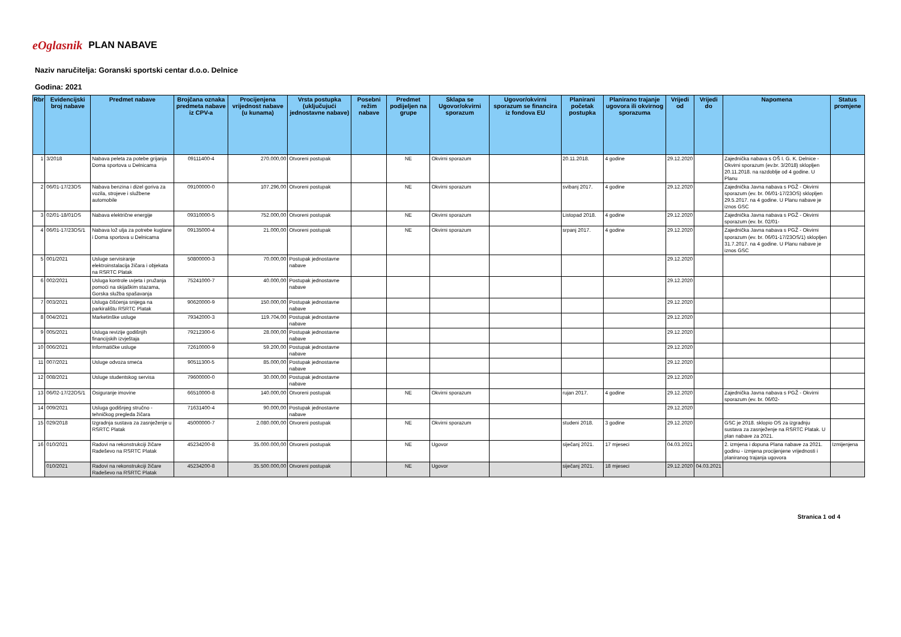eOglasnik PLAN NABAVE
Naziv naručitelja: Goranski sportski centar d.o.o. Delnice
Godina: 2021
| Rbr | Evidencijski broj nabave | Predmet nabave | Brojčana oznaka predmeta nabave iz CPV-a | Procijenjena vrijednost nabave (u kunama) | Vrsta postupka (uključujući jednostavne nabave) | Posebni režim nabave | Predmet podijeljen na grupe | Sklapa se Ugovor/okvirni sporazum | Ugovor/okvirni sporazum se financira iz fondova EU | Planirani početak postupka | Planirano trajanje ugovora ili okvirnog sporazuma | Vrijedi od | Vrijedi do | Napomena | Status promjene |
| --- | --- | --- | --- | --- | --- | --- | --- | --- | --- | --- | --- | --- | --- | --- | --- |
| 1 | 3/2018 | Nabava peleta za potebe grijanja Doma sportova u Delnicama | 09111400-4 | 270.000,00 | Otvoreni postupak | | NE | Okvirni sporazum | | 20.11.2018. | 4 godine | 29.12.2020 | | Zajednička nabava s OŠ I. G. K. Delnice - Okvirni sporazum (ev.br. 3/2018) sklopljen 20.11.2018. na razdoblje od 4 godine. U Planu | |
| 2 | 06/01-17/23OS | Nabava benzina i dizel goriva za vozila, strojeve i službene automobile | 09100000-0 | 107.296,00 | Otvoreni postupak | | NE | Okvirni sporazum | | svibanj 2017. | 4 godine | 29.12.2020 | | Zajednička Javna nabava s PGŽ - Okvirni sporazum (ev. br. 06/01-17/23OS) sklopljen 29.5.2017. na 4 godine. U Planu nabave je iznos GSC | |
| 3 | 02/01-18/01OS | Nabava električne energije | 09310000-5 | 752.000,00 | Otvoreni postupak | | NE | Okvirni sporazum | | Listopad 2018. | 4 godine | 29.12.2020 | | Zajednička Javna nabava s PGŽ - Okvirni sporazum (ev. br. 02/01- | |
| 4 | 06/01-17/23OS/1 | Nabava lož ulja za potrebe kuglane i Doma sportova u Delnicama | 09135000-4 | 21.000,00 | Otvoreni postupak | | NE | Okvirni sporazum | | srpanj 2017. | 4 godine | 29.12.2020 | | Zajednička Javna nabava s PGŽ - Okvirni sporazum (ev. br. 06/01-17/23OS/1) sklopljen 31.7.2017. na 4 godine. U Planu nabave je iznos GSC | |
| 5 | 001/2021 | Usluge servisiranje elektroinstalacija žičara i objekata na RSRTC Platak | 50800000-3 | 70.000,00 | Postupak jednostavne nabave | | | | | | | 29.12.2020 | | | |
| 6 | 002/2021 | Usluga kontrole uvjeta i pružanja pomoći na skijaškim stazama, Gorska služba spašavanja | 75241000-7 | 40.000,00 | Postupak jednostavne nabave | | | | | | | 29.12.2020 | | | |
| 7 | 003/2021 | Usluga čišćenja snijega na parkiralištu RSRTC Platak | 90620000-9 | 150.000,00 | Postupak jednostavne nabave | | | | | | | 29.12.2020 | | | |
| 8 | 004/2021 | Marketinške usluge | 79342000-3 | 119.704,00 | Postupak jednostavne nabave | | | | | | | 29.12.2020 | | | |
| 9 | 005/2021 | Usluga revizije godišnjih financijskih izvještaja | 79212300-6 | 28.000,00 | Postupak jednostavne nabave | | | | | | | 29.12.2020 | | | |
| 10 | 006/2021 | Informatičke usluge | 72610000-9 | 59.200,00 | Postupak jednostavne nabave | | | | | | | 29.12.2020 | | | |
| 11 | 007/2021 | Usluge odvoza smeća | 90511300-5 | 85.000,00 | Postupak jednostavne nabave | | | | | | | 29.12.2020 | | | |
| 12 | 008/2021 | Usluge studentskog servisa | 79600000-0 | 30.000,00 | Postupak jednostavne nabave | | | | | | | 29.12.2020 | | | |
| 13 | 06/02-17/22OS/1 | Osiguranje imovine | 66510000-8 | 140.000,00 | Otvoreni postupak | | NE | Okvirni sporazum | | rujan 2017. | 4 godine | 29.12.2020 | | Zajednička Javna nabava s PGŽ - Okvirni sporazum (ev. br. 06/02- | |
| 14 | 009/2021 | Usluga godišnjeg stručno - tehničkog pregleda žičara | 71631400-4 | 90.000,00 | Postupak jednostavne nabave | | | | | | | 29.12.2020 | | | |
| 15 | 029/2018 | Izgradnja sustava za zasnježenje u RSRTC Platak | 45000000-7 | 2.080.000,00 | Otvoreni postupak | | NE | Okvirni sporazum | | studeni 2018. | 3 godine | 29.12.2020 | | GSC je 2018. sklopio OS za izgradnju sustava za zasnježenje na RSRTC Platak. U plan nabave za 2021. | |
| 16 | 010/2021 | Radovi na rekonstrukciji žičare Radeševo na RSRTC Platak | 45234200-8 | 35.000.000,00 | Otvoreni postupak | | NE | Ugovor | | siječanj 2021. | 17 mjeseci | 04.03.2021 | | 2. izmjena i dopuna Plana nabave za 2021. godinu - izmjena procijenjene vrijednosti i planiranog trajanja ugovora | Izmijenjena |
| | 010/2021 | Radovi na rekonstrukciji žičare Radeševo na RSRTC Platak | 45234200-8 | 35.500.000,00 | Otvoreni postupak | | NE | Ugovor | | siječanj 2021. | 18 mjeseci | 29.12.2020 | 04.03.2021 | | |
Stranica 1 od 4